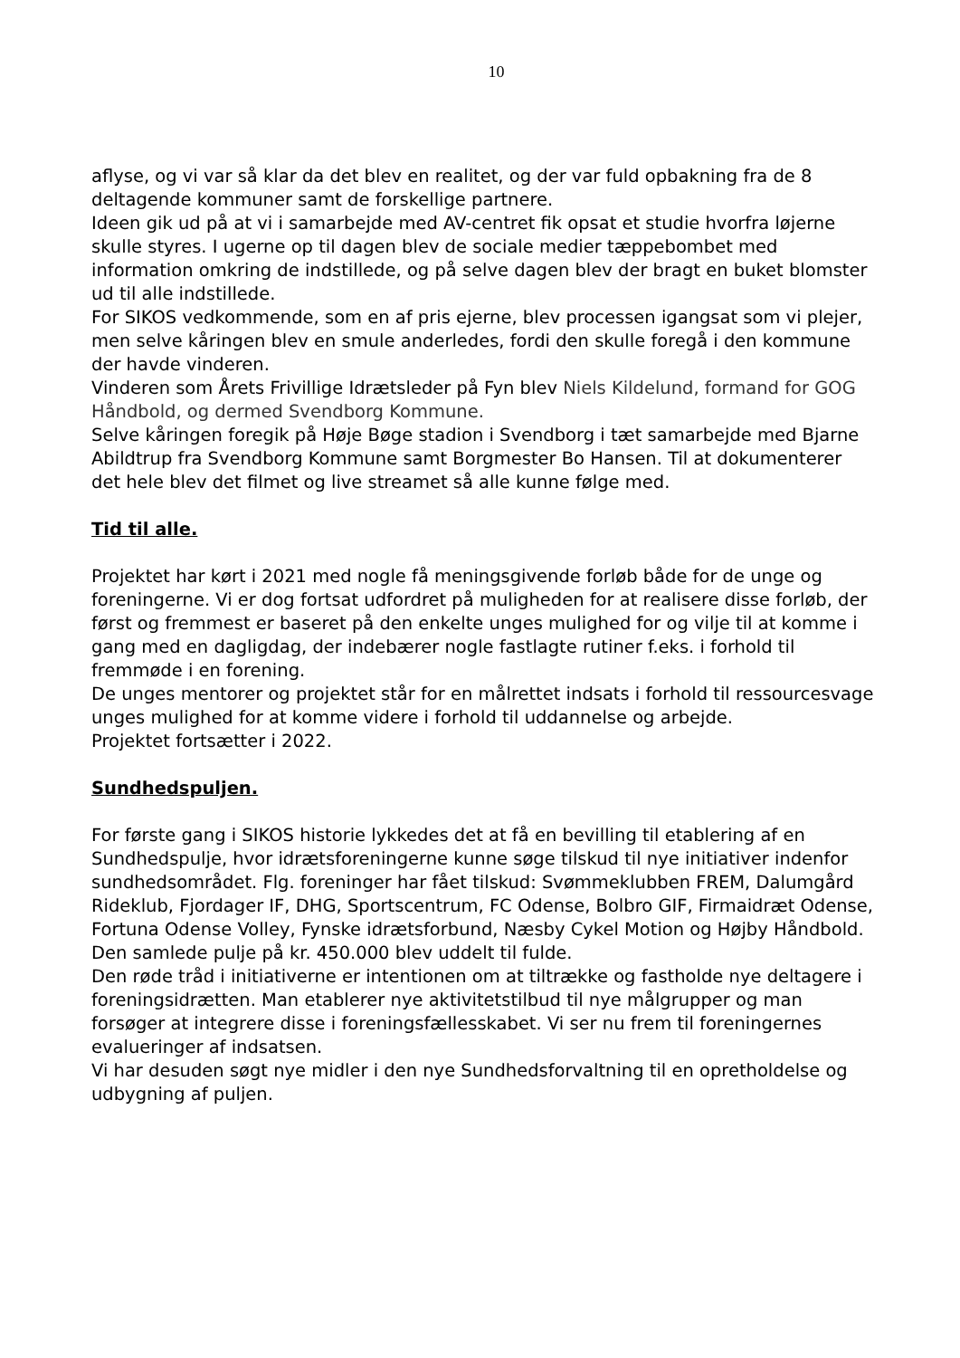10
aflyse, og vi var så klar da det blev en realitet, og der var fuld opbakning fra de 8 deltagende kommuner samt de forskellige partnere.
Ideen gik ud på at vi i samarbejde med AV-centret fik opsat et studie hvorfra løjerne skulle styres. I ugerne op til dagen blev de sociale medier tæppebombet med information omkring de indstillede, og på selve dagen blev der bragt en buket blomster ud til alle indstillede.
For SIKOS vedkommende, som en af pris ejerne, blev processen igangsat som vi plejer, men selve kåringen blev en smule anderledes, fordi den skulle foregå i den kommune der havde vinderen.
Vinderen som Årets Frivillige Idrætsleder på Fyn blev Niels Kildelund, formand for GOG Håndbold, og dermed Svendborg Kommune.
Selve kåringen foregik på Høje Bøge stadion i Svendborg i tæt samarbejde med Bjarne Abildtrup fra Svendborg Kommune samt Borgmester Bo Hansen. Til at dokumenterer det hele blev det filmet og live streamet så alle kunne følge med.
Tid til alle.
Projektet har kørt i 2021 med nogle få meningsgivende forløb både for de unge og foreningerne. Vi er dog fortsat udfordret på muligheden for at realisere disse forløb, der først og fremmest er baseret på den enkelte unges mulighed for og vilje til at komme i gang med en dagligdag, der indebærer nogle fastlagte rutiner f.eks. i forhold til fremmøde i en forening.
De unges mentorer og projektet står for en målrettet indsats i forhold til ressourcesvage unges mulighed for at komme videre i forhold til uddannelse og arbejde.
Projektet fortsætter i 2022.
Sundhedspuljen.
For første gang i SIKOS historie lykkedes det at få en bevilling til etablering af en Sundhedspulje, hvor idrætsforeningerne kunne søge tilskud til nye initiativer indenfor sundhedsområdet. Flg. foreninger har fået tilskud: Svømmeklubben FREM, Dalumgård Rideklub, Fjordager IF, DHG, Sportscentrum, FC Odense, Bolbro GIF, Firmaidræt Odense, Fortuna Odense Volley, Fynske idrætsforbund, Næsby Cykel Motion og Højby Håndbold. Den samlede pulje på kr. 450.000 blev uddelt til fulde.
Den røde tråd i initiativerne er intentionen om at tiltrække og fastholde nye deltagere i foreningsidrætten. Man etablerer nye aktivitetstilbud til nye målgrupper og man forsøger at integrere disse i foreningsfællesskabet. Vi ser nu frem til foreningernes evalueringer af indsatsen.
Vi har desuden søgt nye midler i den nye Sundhedsforvaltning til en opretholdelse og udbygning af puljen.